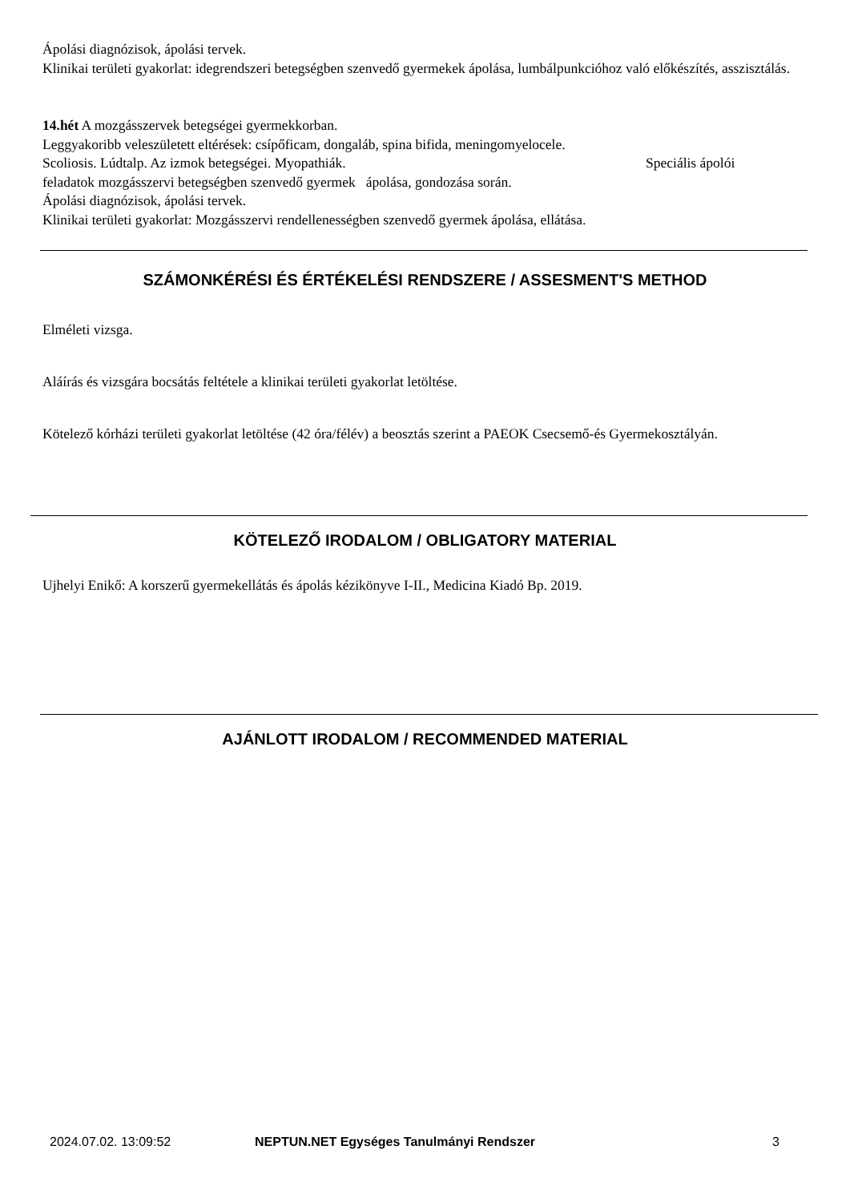Ápolási diagnózisok, ápolási tervek.
Klinikai területi gyakorlat: idegrendszeri betegségben szenvedő gyermekek ápolása, lumbálpunkcióhoz való előkészítés, asszisztálás.
14.hét A mozgásszervek betegségei gyermekkorban.
Leggyakoribb veleszületett eltérések: csípőficam, dongaláb, spina bifida, meningomyelocele.
Scoliosis. Lúdtalp. Az izmok betegségei. Myopathiák. Speciális ápolói
feladatok mozgásszervi betegségben szenvedő gyermek ápolása, gondozása során.
Ápolási diagnózisok, ápolási tervek.
Klinikai területi gyakorlat: Mozgásszervi rendellenességben szenvedő gyermek ápolása, ellátása.
SZÁMONKÉRÉSI ÉS ÉRTÉKELÉSI RENDSZERE / ASSESMENT'S METHOD
Elméleti vizsga.
Aláírás és vizsgára bocsátás feltétele a klinikai területi gyakorlat letöltése.
Kötelező kórházi területi gyakorlat letöltése (42 óra/félév) a beosztás szerint a PAEOK Csecsemő-és Gyermekosztályán.
KÖTELEZŐ IRODALOM / OBLIGATORY MATERIAL
Ujhelyi Enikő: A korszerű gyermekellátás és ápolás kézikönyve I-II., Medicina Kiadó Bp. 2019.
AJÁNLOTT IRODALOM / RECOMMENDED MATERIAL
2024.07.02. 13:09:52
NEPTUN.NET Egységes Tanulmányi Rendszer
3